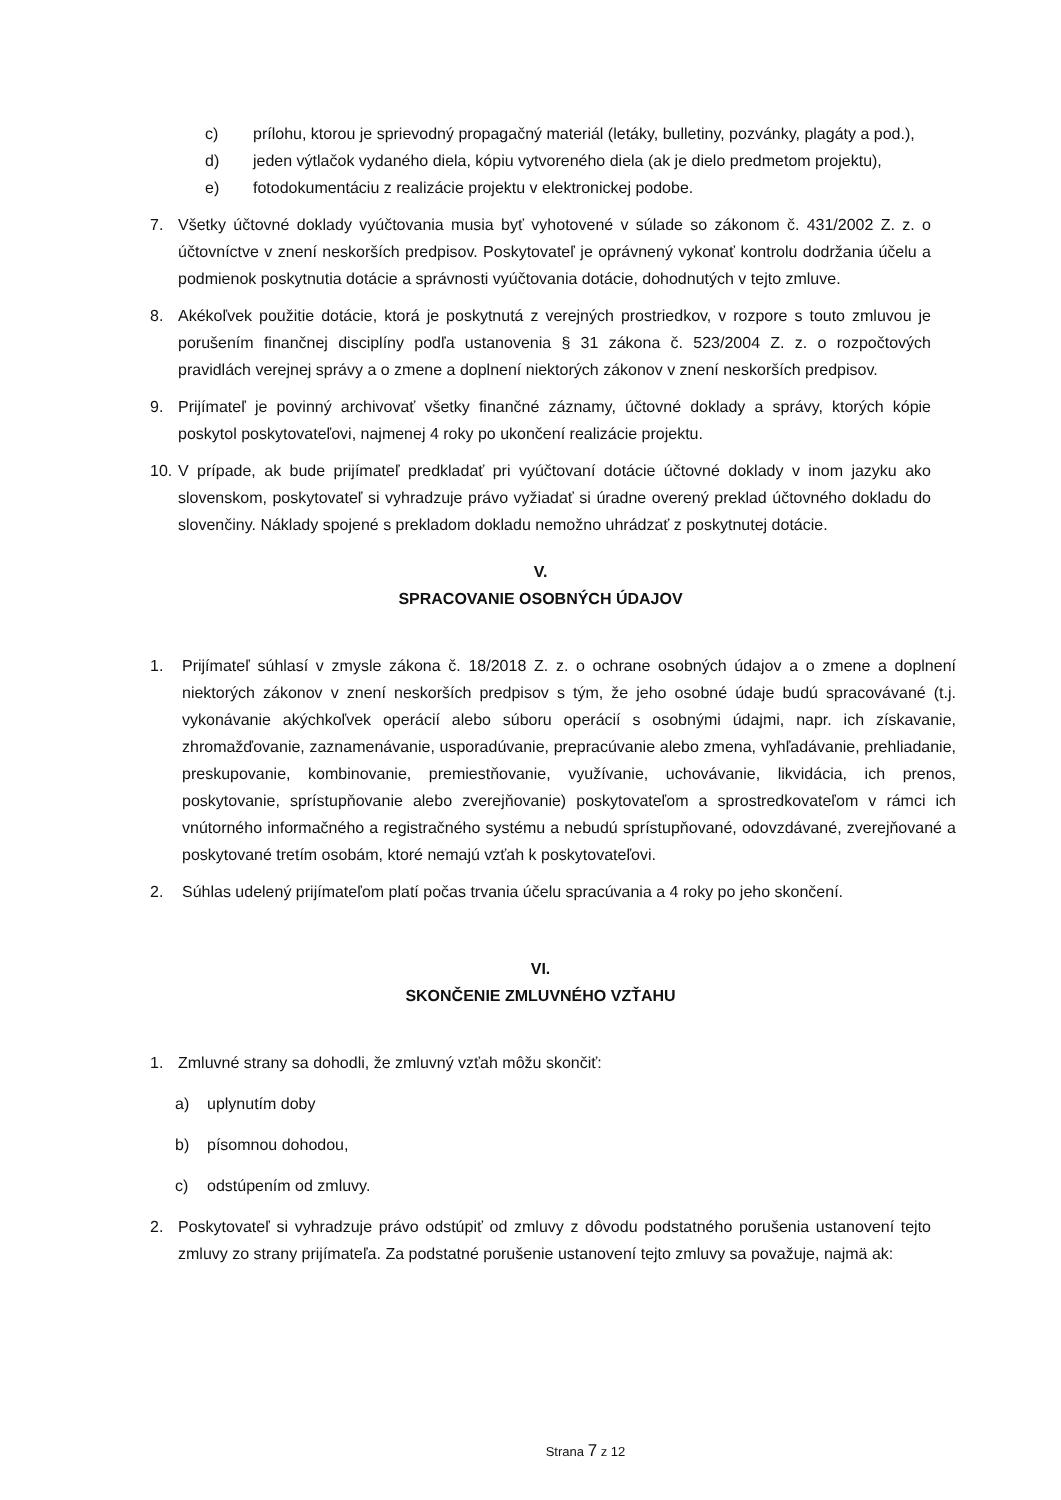c) prílohu, ktorou je sprievodný propagačný materiál (letáky, bulletiny, pozvánky, plagáty a pod.),
d) jeden výtlačok vydaného diela, kópiu vytvoreného diela (ak je dielo predmetom projektu),
e) fotodokumentáciu z realizácie projektu v elektronickej podobe.
7. Všetky účtovné doklady vyúčtovania musia byť vyhotovené v súlade so zákonom č. 431/2002 Z. z. o účtovníctve v znení neskorších predpisov. Poskytovateľ je oprávnený vykonať kontrolu dodržania účelu a podmienok poskytnutia dotácie a správnosti vyúčtovania dotácie, dohodnutých v tejto zmluve.
8. Akékoľvek použitie dotácie, ktorá je poskytnutá z verejných prostriedkov, v rozpore s touto zmluvou je porušením finančnej disciplíny podľa ustanovenia § 31 zákona č. 523/2004 Z. z. o rozpočtových pravidlách verejnej správy a o zmene a doplnení niektorých zákonov v znení neskorších predpisov.
9. Prijímateľ je povinný archivovať všetky finančné záznamy, účtovné doklady a správy, ktorých kópie poskytol poskytovateľovi, najmenej 4 roky po ukončení realizácie projektu.
10. V prípade, ak bude prijímateľ predkladať pri vyúčtovaní dotácie účtovné doklady v inom jazyku ako slovenskom, poskytovateľ si vyhradzuje právo vyžiadať si úradne overený preklad účtovného dokladu do slovenčiny. Náklady spojené s prekladom dokladu nemožno uhrádzať z poskytnutej dotácie.
V.
SPRACOVANIE OSOBNÝCH ÚDAJOV
1. Prijímateľ súhlasí v zmysle zákona č. 18/2018 Z. z. o ochrane osobných údajov a o zmene a doplnení niektorých zákonov v znení neskorších predpisov s tým, že jeho osobné údaje budú spracovávané (t.j. vykonávanie akýchkoľvek operácií alebo súboru operácií s osobnými údajmi, napr. ich získavanie, zhromažďovanie, zaznamenávanie, usporadúvanie, prepracúvanie alebo zmena, vyhľadávanie, prehliadanie, preskupovanie, kombinovanie, premiestňovanie, využívanie, uchovávanie, likvidácia, ich prenos, poskytovanie, sprístupňovanie alebo zverejňovanie) poskytovateľom a sprostredkovateľom v rámci ich vnútorného informačného a registračného systému a nebudú sprístupňované, odovzdávané, zverejňované a poskytované tretím osobám, ktoré nemajú vzťah k poskytovateľovi.
2. Súhlas udelený prijímateľom platí počas trvania účelu spracúvania a 4 roky po jeho skončení.
VI.
SKONČENIE ZMLUVNÉHO VZŤAHU
1. Zmluvné strany sa dohodli, že zmluvný vzťah môžu skončiť:
a) uplynutím doby
b) písomnou dohodou,
c) odstúpením od zmluvy.
2. Poskytovateľ si vyhradzuje právo odstúpiť od zmluvy z dôvodu podstatného porušenia ustanovení tejto zmluvy zo strany prijímateľa. Za podstatné porušenie ustanovení tejto zmluvy sa považuje, najmä ak:
Strana 7 z 12